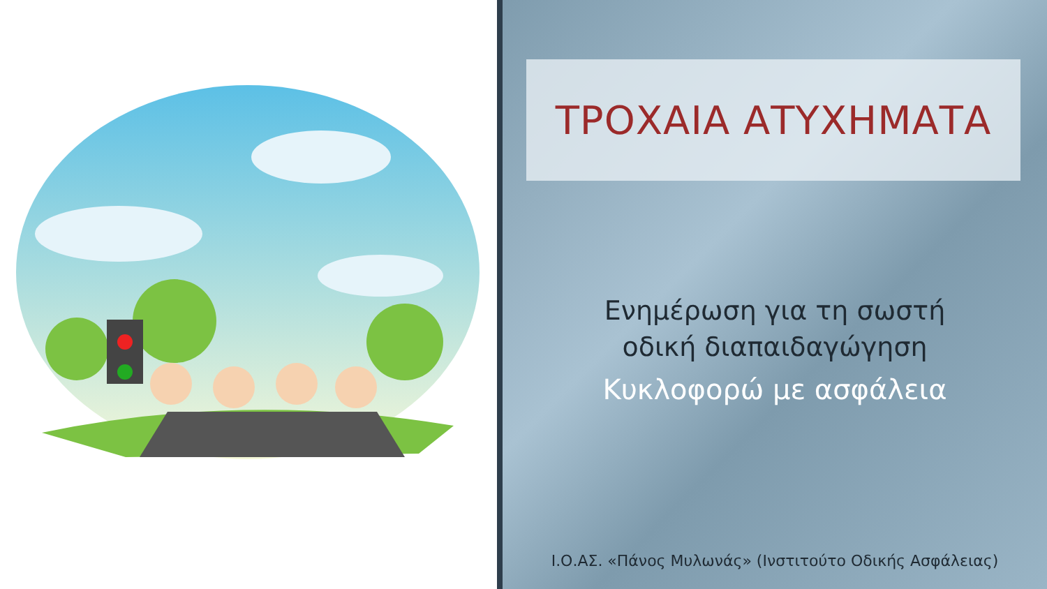ΤΡΟΧΑΙΑ ΑΤΥΧΗΜΑΤΑ
Ενημέρωση για τη σωστή
οδική διαπαιδαγώγηση
Κυκλοφορώ με ασφάλεια
Ι.Ο.ΑΣ. «Πάνος Μυλωνάς» (Ινστιτούτο Οδικής Ασφάλειας)